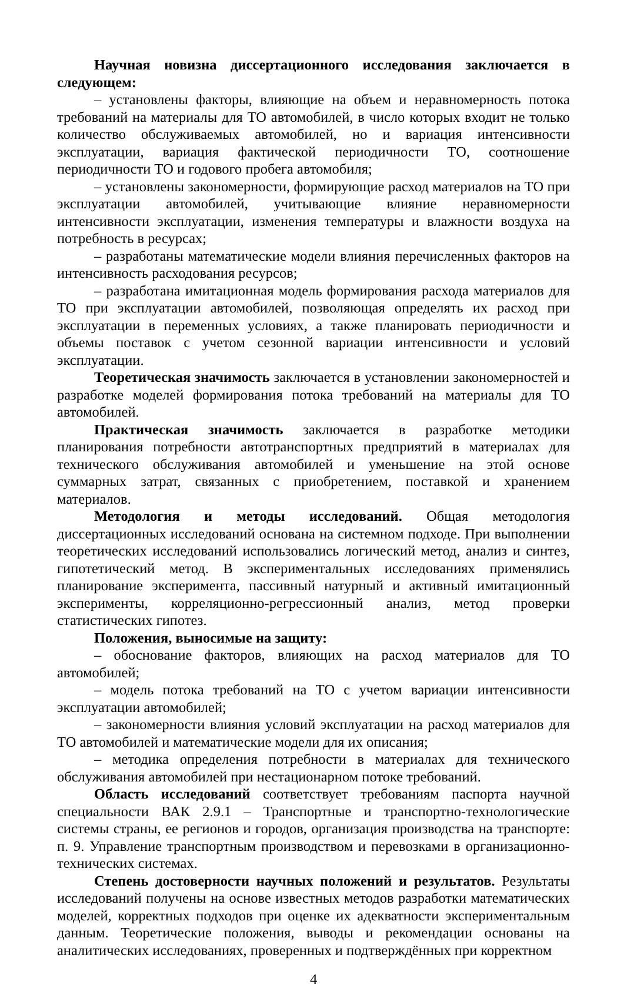Научная новизна диссертационного исследования заключается в следующем:
– установлены факторы, влияющие на объем и неравномерность потока требований на материалы для ТО автомобилей, в число которых входит не только количество обслуживаемых автомобилей, но и вариация интенсивности эксплуатации, вариация фактической периодичности ТО, соотношение периодичности ТО и годового пробега автомобиля;
– установлены закономерности, формирующие расход материалов на ТО при эксплуатации автомобилей, учитывающие влияние неравномерности интенсивности эксплуатации, изменения температуры и влажности воздуха на потребность в ресурсах;
– разработаны математические модели влияния перечисленных факторов на интенсивность расходования ресурсов;
– разработана имитационная модель формирования расхода материалов для ТО при эксплуатации автомобилей, позволяющая определять их расход при эксплуатации в переменных условиях, а также планировать периодичности и объемы поставок с учетом сезонной вариации интенсивности и условий эксплуатации.
Теоретическая значимость заключается в установлении закономерностей и разработке моделей формирования потока требований на материалы для ТО автомобилей.
Практическая значимость заключается в разработке методики планирования потребности автотранспортных предприятий в материалах для технического обслуживания автомобилей и уменьшение на этой основе суммарных затрат, связанных с приобретением, поставкой и хранением материалов.
Методология и методы исследований. Общая методология диссертационных исследований основана на системном подходе. При выполнении теоретических исследований использовались логический метод, анализ и синтез, гипотетический метод. В экспериментальных исследованиях применялись планирование эксперимента, пассивный натурный и активный имитационный эксперименты, корреляционно-регрессионный анализ, метод проверки статистических гипотез.
Положения, выносимые на защиту:
– обоснование факторов, влияющих на расход материалов для ТО автомобилей;
– модель потока требований на ТО с учетом вариации интенсивности эксплуатации автомобилей;
– закономерности влияния условий эксплуатации на расход материалов для ТО автомобилей и математические модели для их описания;
– методика определения потребности в материалах для технического обслуживания автомобилей при нестационарном потоке требований.
Область исследований соответствует требованиям паспорта научной специальности ВАК 2.9.1 – Транспортные и транспортно-технологические системы страны, ее регионов и городов, организация производства на транспорте: п. 9. Управление транспортным производством и перевозками в организационно-технических системах.
Степень достоверности научных положений и результатов. Результаты исследований получены на основе известных методов разработки математических моделей, корректных подходов при оценке их адекватности экспериментальным данным. Теоретические положения, выводы и рекомендации основаны на аналитических исследованиях, проверенных и подтверждённых при корректном
4